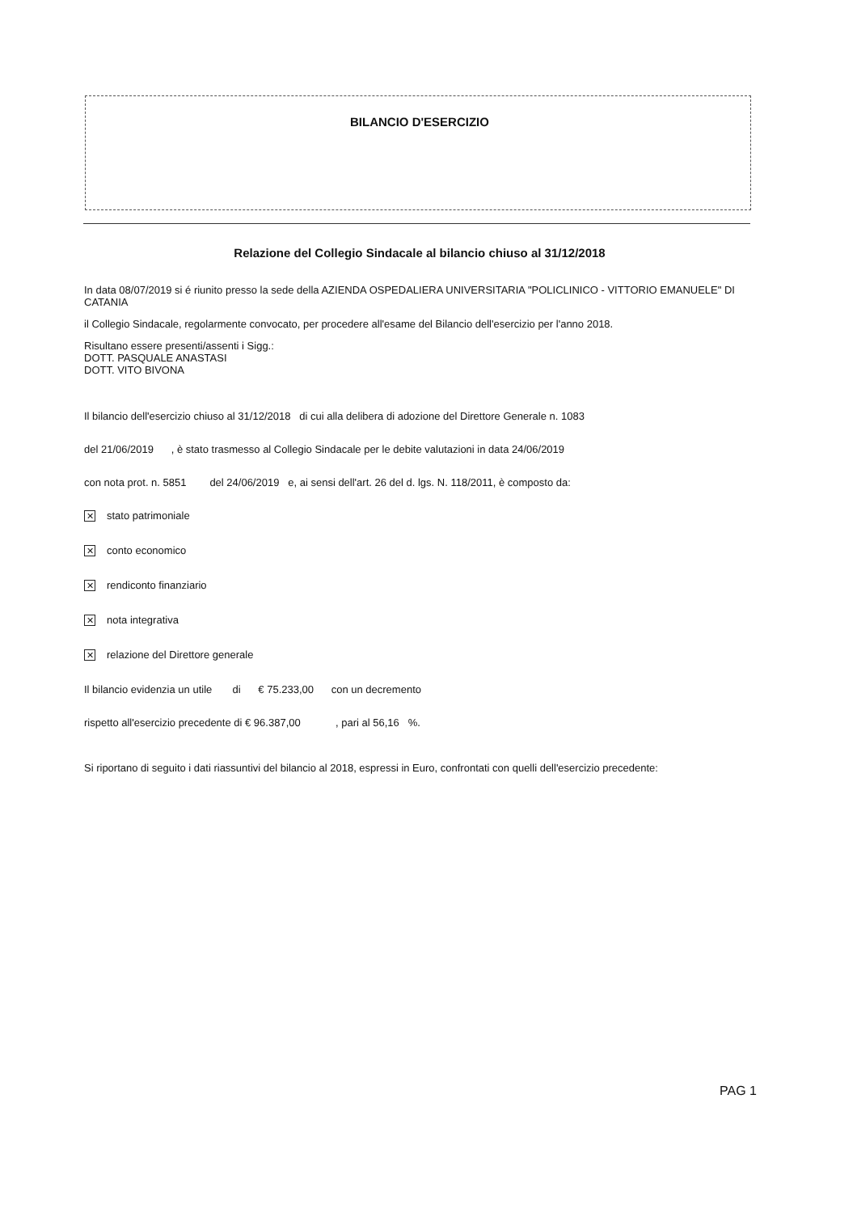BILANCIO D'ESERCIZIO
Relazione del Collegio Sindacale al bilancio chiuso al 31/12/2018
In data 08/07/2019 si é riunito presso la sede della AZIENDA OSPEDALIERA UNIVERSITARIA "POLICLINICO - VITTORIO EMANUELE" DI CATANIA
il Collegio Sindacale, regolarmente convocato, per procedere all'esame del Bilancio dell'esercizio per l'anno 2018.
Risultano essere presenti/assenti i Sigg.:
DOTT. PASQUALE ANASTASI
DOTT. VITO BIVONA
Il bilancio dell'esercizio chiuso al 31/12/2018 di cui alla delibera di adozione del Direttore Generale n. 1083
del 21/06/2019 , è stato trasmesso al Collegio Sindacale per le debite valutazioni in data 24/06/2019
con nota prot. n. 5851 del 24/06/2019 e, ai sensi dell'art. 26 del d. lgs. N. 118/2011, è composto da:
✕ stato patrimoniale
✕ conto economico
✕ rendiconto finanziario
✕ nota integrativa
✕ relazione del Direttore generale
Il bilancio evidenzia un utile di € 75.233,00 con un decremento
rispetto all'esercizio precedente di € 96.387,00 , pari al 56,16 %.
Si riportano di seguito i dati riassuntivi del bilancio al 2018, espressi in Euro, confrontati con quelli dell'esercizio precedente:
PAG 1